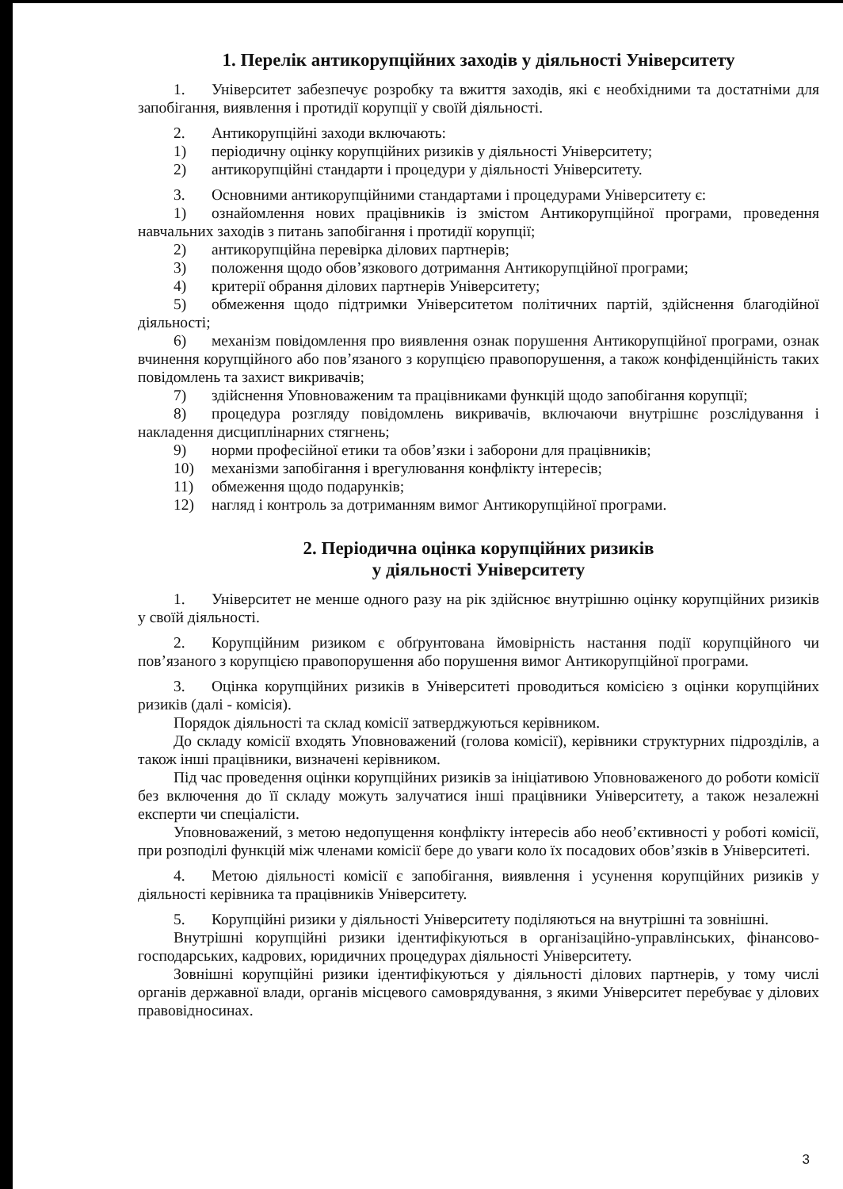1. Перелік антикорупційних заходів у діяльності Університету
1. Університет забезпечує розробку та вжиття заходів, які є необхідними та достатніми для запобігання, виявлення і протидії корупції у своїй діяльності.
2. Антикорупційні заходи включають:
1) періодичну оцінку корупційних ризиків у діяльності Університету;
2) антикорупційні стандарти і процедури у діяльності Університету.
3. Основними антикорупційними стандартами і процедурами Університету є:
1) ознайомлення нових працівників із змістом Антикорупційної програми, проведення навчальних заходів з питань запобігання і протидії корупції;
2) антикорупційна перевірка ділових партнерів;
3) положення щодо обов’язкового дотримання Антикорупційної програми;
4) критерії обрання ділових партнерів Університету;
5) обмеження щодо підтримки Університетом політичних партій, здійснення благодійної діяльності;
6) механізм повідомлення про виявлення ознак порушення Антикорупційної програми, ознак вчинення корупційного або пов’язаного з корупцією правопорушення, а також конфіденційність таких повідомлень та захист викривачів;
7) здійснення Уповноваженим та працівниками функцій щодо запобігання корупції;
8) процедура розгляду повідомлень викривачів, включаючи внутрішнє розслідування і накладення дисциплінарних стягнень;
9) норми професійної етики та обов’язки і заборони для працівників;
10) механізми запобігання і врегулювання конфлікту інтересів;
11) обмеження щодо подарунків;
12) нагляд і контроль за дотриманням вимог Антикорупційної програми.
2. Періодична оцінка корупційних ризиків
у діяльності Університету
1. Університет не менше одного разу на рік здійснює внутрішню оцінку корупційних ризиків у своїй діяльності.
2. Корупційним ризиком є обґрунтована ймовірність настання події корупційного чи пов’язаного з корупцією правопорушення або порушення вимог Антикорупційної програми.
3. Оцінка корупційних ризиків в Університеті проводиться комісією з оцінки корупційних ризиків (далі - комісія).
Порядок діяльності та склад комісії затверджуються керівником.
До складу комісії входять Уповноважений (голова комісії), керівники структурних підрозділів, а також інші працівники, визначені керівником.
Під час проведення оцінки корупційних ризиків за ініціативою Уповноваженого до роботи комісії без включення до її складу можуть залучатися інші працівники Університету, а також незалежні експерти чи спеціалісти.
Уповноважений, з метою недопущення конфлікту інтересів або необ’єктивності у роботі комісії, при розподілі функцій між членами комісії бере до уваги коло їх посадових обов’язків в Університеті.
4. Метою діяльності комісії є запобігання, виявлення і усунення корупційних ризиків у діяльності керівника та працівників Університету.
5. Корупційні ризики у діяльності Університету поділяються на внутрішні та зовнішні.
Внутрішні корупційні ризики ідентифікуються в організаційно-управлінських, фінансово-господарських, кадрових, юридичних процедурах діяльності Університету.
Зовнішні корупційні ризики ідентифікуються у діяльності ділових партнерів, у тому числі органів державної влади, органів місцевого самоврядування, з якими Університет перебуває у ділових правовідносинах.
3